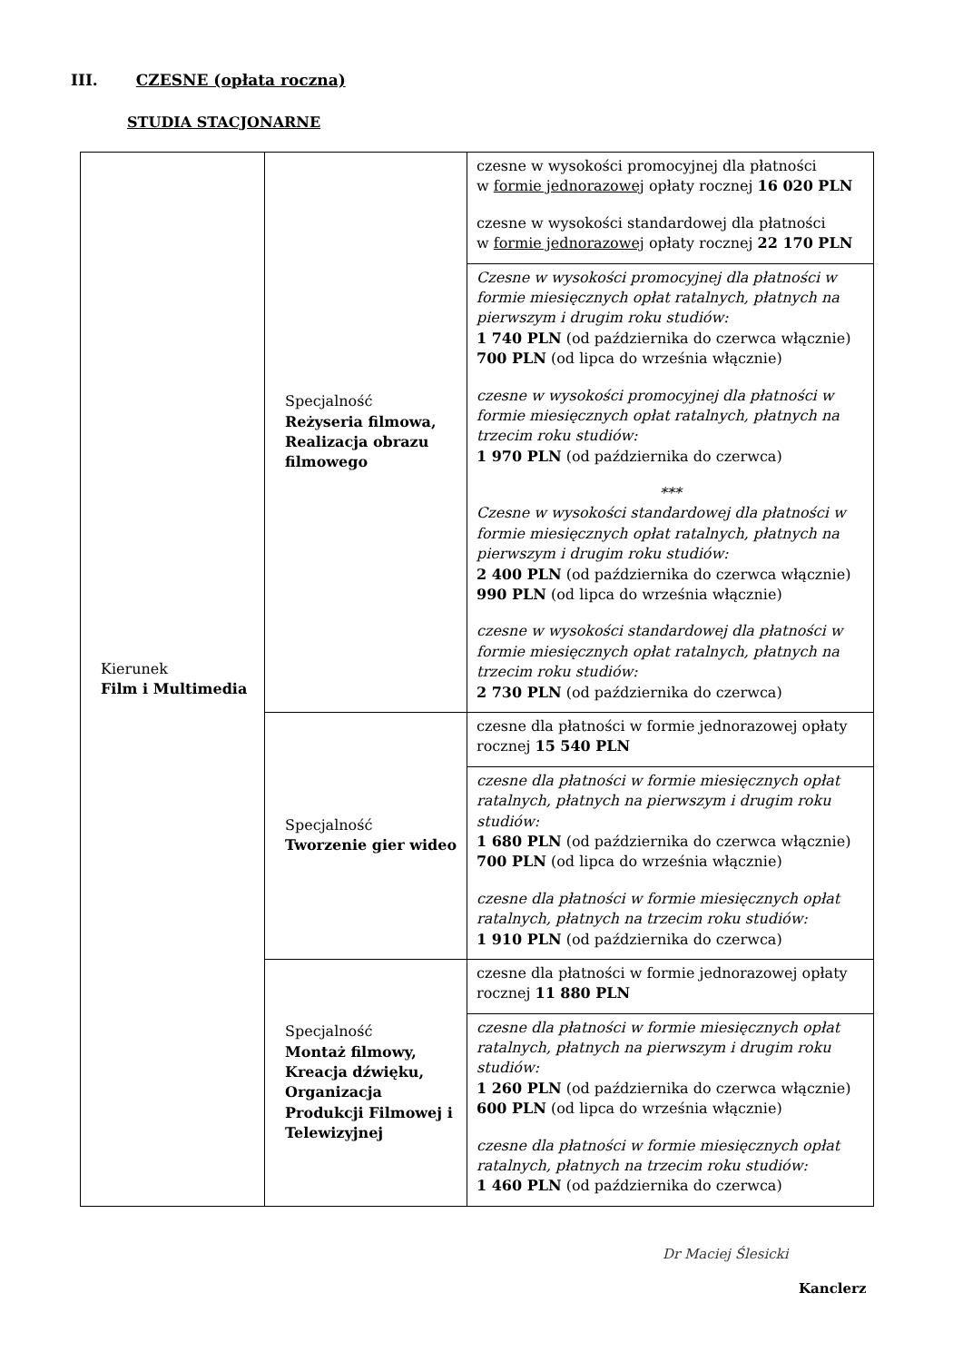III. CZESNE (opłata roczna)
STUDIA STACJONARNE
| Kierunek Film i Multimedia | Specjalność Reżyseria filmowa, Realizacja obrazu filmowego | czesne w wysokości promocyjnej dla płatności w formie jednorazowej opłaty rocznej 16 020 PLN czesne w wysokości standardowej dla płatności w formie jednorazowej opłaty rocznej 22 170 PLN |
| | | Czesne w wysokości promocyjnej dla płatności w formie miesięcznych opłat ratalnych, płatnych na pierwszym i drugim roku studiów: 1 740 PLN (od października do czerwca włącznie) 700 PLN (od lipca do września włącznie) czesne w wysokości promocyjnej dla płatności w formie miesięcznych opłat ratalnych, płatnych na trzecim roku studiów: 1 970 PLN (od października do czerwca) *** Czesne w wysokości standardowej dla płatności w formie miesięcznych opłat ratalnych, płatnych na pierwszym i drugim roku studiów: 2 400 PLN (od października do czerwca włącznie) 990 PLN (od lipca do września włącznie) czesne w wysokości standardowej dla płatności w formie miesięcznych opłat ratalnych, płatnych na trzecim roku studiów: 2 730 PLN (od października do czerwca) |
| | Specjalność Tworzenie gier wideo | czesne dla płatności w formie jednorazowej opłaty rocznej 15 540 PLN |
| | | czesne dla płatności w formie miesięcznych opłat ratalnych, płatnych na pierwszym i drugim roku studiów: 1 680 PLN (od października do czerwca włącznie) 700 PLN (od lipca do września włącznie) czesne dla płatności w formie miesięcznych opłat ratalnych, płatnych na trzecim roku studiów: 1 910 PLN (od października do czerwca) |
| | Specjalność Montaż filmowy, Kreacja dźwięku, Organizacja Produkcji Filmowej i Telewizyjnej | czesne dla płatności w formie jednorazowej opłaty rocznej 11 880 PLN |
| | | czesne dla płatności w formie miesięcznych opłat ratalnych, płatnych na pierwszym i drugim roku studiów: 1 260 PLN (od października do czerwca włącznie) 600 PLN (od lipca do września włącznie) czesne dla płatności w formie miesięcznych opłat ratalnych, płatnych na trzecim roku studiów: 1 460 PLN (od października do czerwca) |
Dr Maciej Ślesicki
Kanclerz